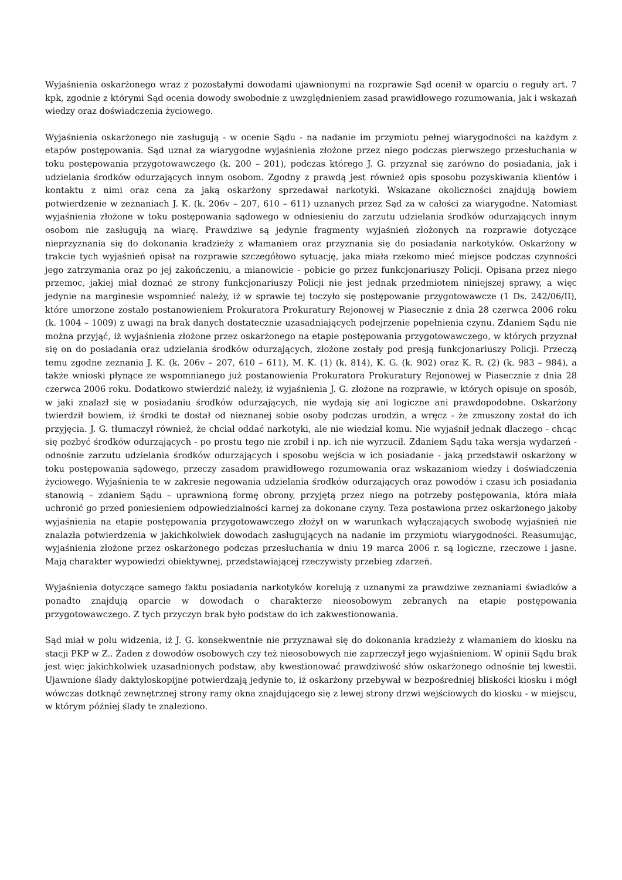Wyjaśnienia oskarżonego wraz z pozostałymi dowodami ujawnionymi na rozprawie Sąd ocenił w oparciu o reguły art. 7 kpk, zgodnie z którymi Sąd ocenia dowody swobodnie z uwzględnieniem zasad prawidłowego rozumowania, jak i wskazań wiedzy oraz doświadczenia życiowego.
Wyjaśnienia oskarżonego nie zasługują - w ocenie Sądu - na nadanie im przymiotu pełnej wiarygodności na każdym z etapów postępowania. Sąd uznał za wiarygodne wyjaśnienia złożone przez niego podczas pierwszego przesłuchania w toku postępowania przygotowawczego (k. 200 – 201), podczas którego J. G. przyznał się zarówno do posiadania, jak i udzielania środków odurzających innym osobom. Zgodny z prawdą jest również opis sposobu pozyskiwania klientów i kontaktu z nimi oraz cena za jaką oskarżony sprzedawał narkotyki. Wskazane okoliczności znajdują bowiem potwierdzenie w zeznaniach J. K. (k. 206v – 207, 610 – 611) uznanych przez Sąd za w całości za wiarygodne. Natomiast wyjaśnienia złożone w toku postępowania sądowego w odniesieniu do zarzutu udzielania środków odurzających innym osobom nie zasługują na wiarę. Prawdziwe są jedynie fragmenty wyjaśnień złożonych na rozprawie dotyczące nieprzyznania się do dokonania kradzieży z włamaniem oraz przyznania się do posiadania narkotyków. Oskarżony w trakcie tych wyjaśnień opisał na rozprawie szczegółowo sytuację, jaka miała rzekomo mieć miejsce podczas czynności jego zatrzymania oraz po jej zakończeniu, a mianowicie - pobicie go przez funkcjonariuszy Policji. Opisana przez niego przemoc, jakiej miał doznać ze strony funkcjonariuszy Policji nie jest jednak przedmiotem niniejszej sprawy, a więc jedynie na marginesie wspomnieć należy, iż w sprawie tej toczyło się postępowanie przygotowawcze (1 Ds. 242/06/II), które umorzone zostało postanowieniem Prokuratora Prokuratury Rejonowej w Piasecznie z dnia 28 czerwca 2006 roku (k. 1004 – 1009) z uwagi na brak danych dostatecznie uzasadniających podejrzenie popełnienia czynu. Zdaniem Sądu nie można przyjąć, iż wyjaśnienia złożone przez oskarżonego na etapie postępowania przygotowawczego, w których przyznał się on do posiadania oraz udzielania środków odurzających, złożone zostały pod presją funkcjonariuszy Policji. Przeczą temu zgodne zeznania J. K. (k. 206v – 207, 610 – 611), M. K. (1) (k. 814), K. G. (k. 902) oraz K. R. (2) (k. 983 – 984), a także wnioski płynące ze wspomnianego już postanowienia Prokuratora Prokuratury Rejonowej w Piasecznie z dnia 28 czerwca 2006 roku. Dodatkowo stwierdzić należy, iż wyjaśnienia J. G. złożone na rozprawie, w których opisuje on sposób, w jaki znalazł się w posiadaniu środków odurzających, nie wydają się ani logiczne ani prawdopodobne. Oskarżony twierdził bowiem, iż środki te dostał od nieznanej sobie osoby podczas urodzin, a wręcz - że zmuszony został do ich przyjęcia. J. G. tłumaczył również, że chciał oddać narkotyki, ale nie wiedział komu. Nie wyjaśnił jednak dlaczego - chcąc się pozbyć środków odurzających - po prostu tego nie zrobił i np. ich nie wyrzucił. Zdaniem Sądu taka wersja wydarzeń - odnośnie zarzutu udzielania środków odurzających i sposobu wejścia w ich posiadanie - jaką przedstawił oskarżony w toku postępowania sądowego, przeczy zasadom prawidłowego rozumowania oraz wskazaniom wiedzy i doświadczenia życiowego. Wyjaśnienia te w zakresie negowania udzielania środków odurzających oraz powodów i czasu ich posiadania stanowią – zdaniem Sądu – uprawnioną formę obrony, przyjętą przez niego na potrzeby postępowania, która miała uchronić go przed poniesieniem odpowiedzialności karnej za dokonane czyny. Teza postawiona przez oskarżonego jakoby wyjaśnienia na etapie postępowania przygotowawczego złożył on w warunkach wyłączających swobodę wyjaśnień nie znalazła potwierdzenia w jakichkolwiek dowodach zasługujących na nadanie im przymiotu wiarygodności. Reasumując, wyjaśnienia złożone przez oskarżonego podczas przesłuchania w dniu 19 marca 2006 r. są logiczne, rzeczowe i jasne. Mają charakter wypowiedzi obiektywnej, przedstawiającej rzeczywisty przebieg zdarzeń.
Wyjaśnienia dotyczące samego faktu posiadania narkotyków korelują z uznanymi za prawdziwe zeznaniami świadków a ponadto znajdują oparcie w dowodach o charakterze nieosobowym zebranych na etapie postępowania przygotowawczego. Z tych przyczyn brak było podstaw do ich zakwestionowania.
Sąd miał w polu widzenia, iż J. G. konsekwentnie nie przyznawał się do dokonania kradzieży z włamaniem do kiosku na stacji PKP w Z.. Żaden z dowodów osobowych czy też nieosobowych nie zaprzeczył jego wyjaśnieniom. W opinii Sądu brak jest więc jakichkolwiek uzasadnionych podstaw, aby kwestionować prawdziwość słów oskarżonego odnośnie tej kwestii. Ujawnione ślady daktyloskopijne potwierdzają jedynie to, iż oskarżony przebywał w bezpośredniej bliskości kiosku i mógł wówczas dotknąć zewnętrznej strony ramy okna znajdującego się z lewej strony drzwi wejściowych do kiosku - w miejscu, w którym później ślady te znaleziono.